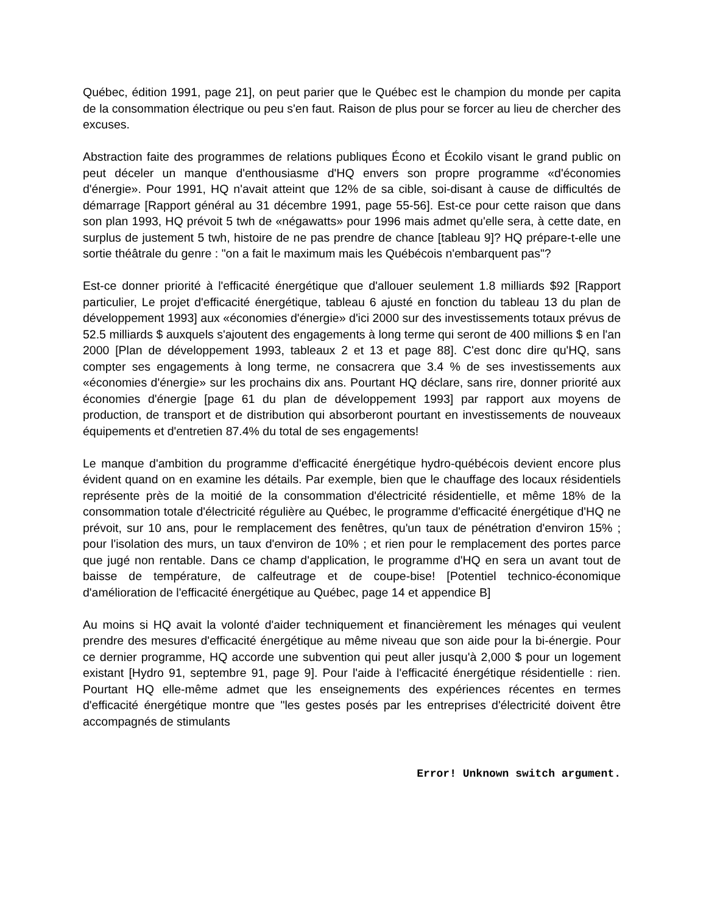Québec, édition 1991, page 21], on peut parier que le Québec est le champion du monde per capita de la consommation électrique ou peu s'en faut. Raison de plus pour se forcer au lieu de chercher des excuses.
Abstraction faite des programmes de relations publiques Écono et Écokilo visant le grand public on peut déceler un manque d'enthousiasme d'HQ envers son propre programme «d'économies d'énergie». Pour 1991, HQ n'avait atteint que 12% de sa cible, soi-disant à cause de difficultés de démarrage [Rapport général au 31 décembre 1991, page 55-56]. Est-ce pour cette raison que dans son plan 1993, HQ prévoit 5 twh de «négawatts» pour 1996 mais admet qu'elle sera, à cette date, en surplus de justement 5 twh, histoire de ne pas prendre de chance [tableau 9]? HQ prépare-t-elle une sortie théâtrale du genre : "on a fait le maximum mais les Québécois n'embarquent pas"?
Est-ce donner priorité à l'efficacité énergétique que d'allouer seulement 1.8 milliards $92 [Rapport particulier, Le projet d'efficacité énergétique, tableau 6 ajusté en fonction du tableau 13 du plan de développement 1993] aux «économies d'énergie» d'ici 2000 sur des investissements totaux prévus de 52.5 milliards $ auxquels s'ajoutent des engagements à long terme qui seront de 400 millions $ en l'an 2000 [Plan de développement 1993, tableaux 2 et 13 et page 88]. C'est donc dire qu'HQ, sans compter ses engagements à long terme, ne consacrera que 3.4 % de ses investissements aux «économies d'énergie» sur les prochains dix ans. Pourtant HQ déclare, sans rire, donner priorité aux économies d'énergie [page 61 du plan de développement 1993] par rapport aux moyens de production, de transport et de distribution qui absorberont pourtant en investissements de nouveaux équipements et d'entretien 87.4% du total de ses engagements!
Le manque d'ambition du programme d'efficacité énergétique hydro-québécois devient encore plus évident quand on en examine les détails. Par exemple, bien que le chauffage des locaux résidentiels représente près de la moitié de la consommation d'électricité résidentielle, et même 18% de la consommation totale d'électricité régulière au Québec, le programme d'efficacité énergétique d'HQ ne prévoit, sur 10 ans, pour le remplacement des fenêtres, qu'un taux de pénétration d'environ 15% ; pour l'isolation des murs, un taux d'environ de 10% ; et rien pour le remplacement des portes parce que jugé non rentable. Dans ce champ d'application, le programme d'HQ en sera un avant tout de baisse de température, de calfeutrage et de coupe-bise! [Potentiel technico-économique d'amélioration de l'efficacité énergétique au Québec, page 14 et appendice B]
Au moins si HQ avait la volonté d'aider techniquement et financièrement les ménages qui veulent prendre des mesures d'efficacité énergétique au même niveau que son aide pour la bi-énergie. Pour ce dernier programme, HQ accorde une subvention qui peut aller jusqu'à 2,000 $ pour un logement existant [Hydro 91, septembre 91, page 9]. Pour l'aide à l'efficacité énergétique résidentielle : rien. Pourtant HQ elle-même admet que les enseignements des expériences récentes en termes d'efficacité énergétique montre que "les gestes posés par les entreprises d'électricité doivent être accompagnés de stimulants
Error! Unknown switch argument.